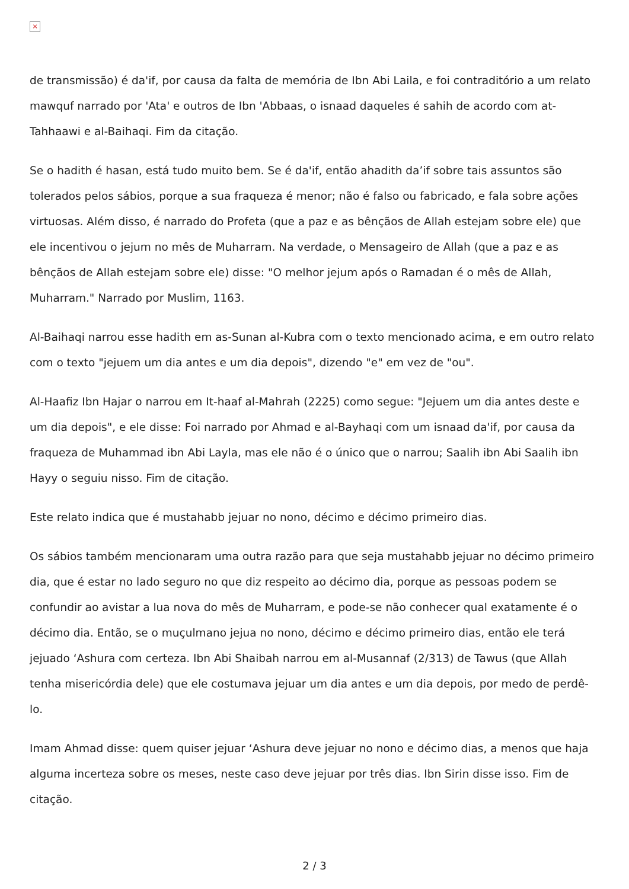×
de transmissão) é da'if, por causa da falta de memória de Ibn Abi Laila, e foi contraditório a um relato mawquf narrado por 'Ata' e outros de Ibn 'Abbaas, o isnaad daqueles é sahih de acordo com at-Tahhaawi e al-Baihaqi. Fim da citação.
Se o hadith é hasan, está tudo muito bem. Se é da'if, então ahadith da’if sobre tais assuntos são tolerados pelos sábios, porque a sua fraqueza é menor; não é falso ou fabricado, e fala sobre ações virtuosas. Além disso, é narrado do Profeta (que a paz e as bênçãos de Allah estejam sobre ele) que ele incentivou o jejum no mês de Muharram. Na verdade, o Mensageiro de Allah (que a paz e as bênçãos de Allah estejam sobre ele) disse: "O melhor jejum após o Ramadan é o mês de Allah, Muharram." Narrado por Muslim, 1163.
Al-Baihaqi narrou esse hadith em as-Sunan al-Kubra com o texto mencionado acima, e em outro relato com o texto "jejuem um dia antes e um dia depois", dizendo "e" em vez de "ou".
Al-Haafiz Ibn Hajar o narrou em It-haaf al-Mahrah (2225) como segue: "Jejuem um dia antes deste e um dia depois", e ele disse: Foi narrado por Ahmad e al-Bayhaqi com um isnaad da'if, por causa da fraqueza de Muhammad ibn Abi Layla, mas ele não é o único que o narrou; Saalih ibn Abi Saalih ibn Hayy o seguiu nisso. Fim de citação.
Este relato indica que é mustahabb jejuar no nono, décimo e décimo primeiro dias.
Os sábios também mencionaram uma outra razão para que seja mustahabb jejuar no décimo primeiro dia, que é estar no lado seguro no que diz respeito ao décimo dia, porque as pessoas podem se confundir ao avistar a lua nova do mês de Muharram, e pode-se não conhecer qual exatamente é o décimo dia. Então, se o muçulmano jejua no nono, décimo e décimo primeiro dias, então ele terá jejuado ‘Ashura com certeza. Ibn Abi Shaibah narrou em al-Musannaf (2/313) de Tawus (que Allah tenha misericórdia dele) que ele costumava jejuar um dia antes e um dia depois, por medo de perdê-lo.
Imam Ahmad disse: quem quiser jejuar ‘Ashura deve jejuar no nono e décimo dias, a menos que haja alguma incerteza sobre os meses, neste caso deve jejuar por três dias. Ibn Sirin disse isso. Fim de citação.
2 / 3